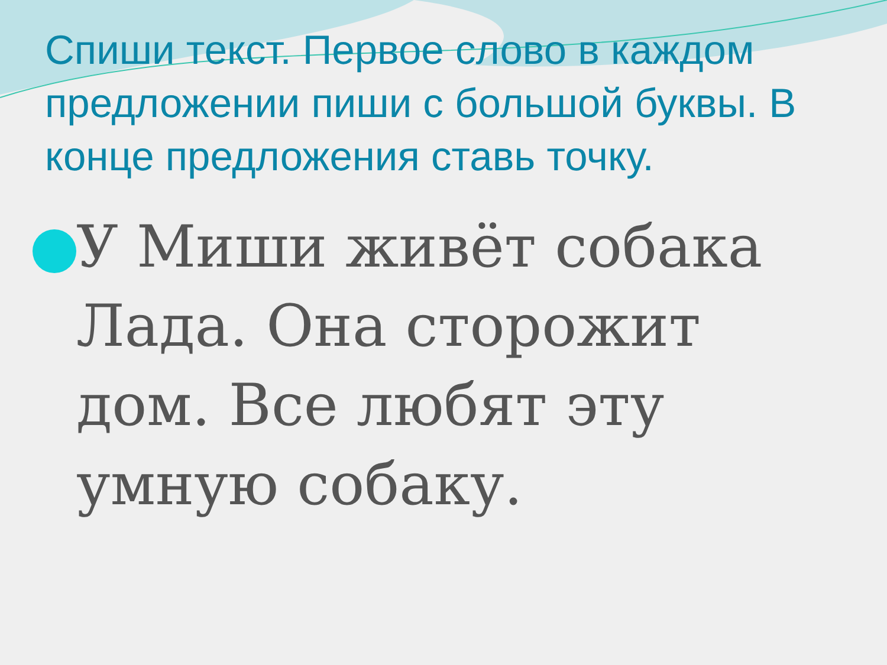Спиши текст. Первое слово в каждом предложении пиши с большой буквы. В конце предложения ставь точку.
У Миши живёт собака Лада. Она сторожит дом. Все любят эту умную собаку.